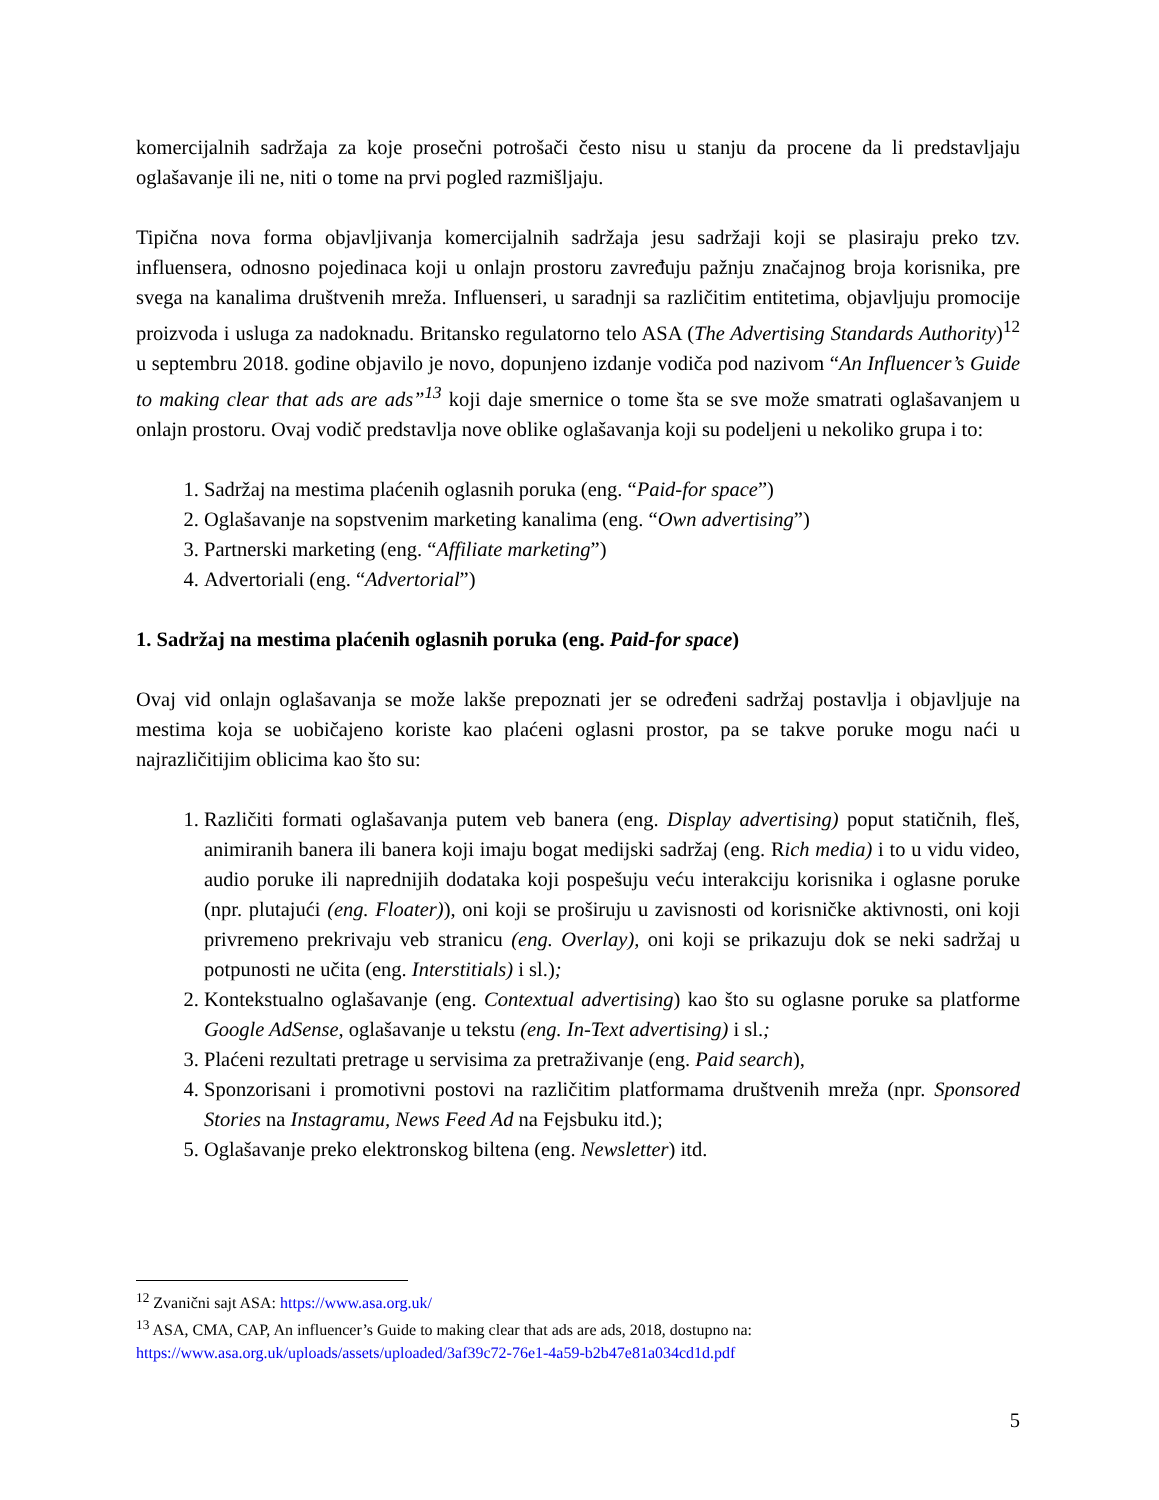komercijalnih sadržaja za koje prosečni potrošači često nisu u stanju da procene da li predstavljaju oglašavanje ili ne, niti o tome na prvi pogled razmišljaju.
Tipična nova forma objavljivanja komercijalnih sadržaja jesu sadržaji koji se plasiraju preko tzv. influensera, odnosno pojedinaca koji u onlajn prostoru zavređuju pažnju značajnog broja korisnika, pre svega na kanalima društvenih mreža. Influenseri, u saradnji sa različitim entitetima, objavljuju promocije proizvoda i usluga za nadoknadu. Britansko regulatorno telo ASA (The Advertising Standards Authority)<sup>12</sup> u septembru 2018. godine objavilo je novo, dopunjeno izdanje vodiča pod nazivom “An Influencer’s Guide to making clear that ads are ads”<sup>13</sup> koji daje smernice o tome šta se sve može smatrati oglašavanjem u onlajn prostoru. Ovaj vodič predstavlja nove oblike oglašavanja koji su podeljeni u nekoliko grupa i to:
1. Sadržaj na mestima plaćenih oglasnih poruka (eng. “Paid-for space”)
2. Oglašavanje na sopstvenim marketing kanalima (eng. “Own advertising”)
3. Partnerski marketing (eng. “Affiliate marketing”)
4. Advertoriali (eng. “Advertorial”)
1. Sadržaj na mestima plaćenih oglasnih poruka (eng. Paid-for space)
Ovaj vid onlajn oglašavanja se može lakše prepoznati jer se određeni sadržaj postavlja i objavljuje na mestima koja se uobičajeno koriste kao plaćeni oglasni prostor, pa se takve poruke mogu naći u najrazličitijim oblicima kao što su:
1. Različiti formati oglašavanja putem veb banera (eng. Display advertising) poput statičnih, fleš, animiranih banera ili banera koji imaju bogat medijski sadržaj (eng. Rich media) i to u vidu video, audio poruke ili naprednijih dodataka koji pospešuju veću interakciju korisnika i oglasne poruke (npr. plutajući (eng. Floater)), oni koji se proširuju u zavisnosti od korisničke aktivnosti, oni koji privremeno prekrivaju veb stranicu (eng. Overlay), oni koji se prikazuju dok se neki sadržaj u potpunosti ne učita (eng. Interstitials) i sl.);
2. Kontekstualno oglašavanje (eng. Contextual advertising) kao što su oglasne poruke sa platforme Google AdSense, oglašavanje u tekstu (eng. In-Text advertising) i sl.;
3. Plaćeni rezultati pretrage u servisima za pretraživanje (eng. Paid search),
4. Sponzorisani i promotivni postovi na različitim platformama društvenih mreža (npr. Sponsored Stories na Instagramu, News Feed Ad na Fejsbuku itd.);
5. Oglašavanje preko elektronskog biltena (eng. Newsletter) itd.
<sup>12</sup> Zvanični sajt ASA: https://www.asa.org.uk/
<sup>13</sup> ASA, CMA, CAP, An influencer’s Guide to making clear that ads are ads, 2018, dostupno na: https://www.asa.org.uk/uploads/assets/uploaded/3af39c72-76e1-4a59-b2b47e81a034cd1d.pdf
5